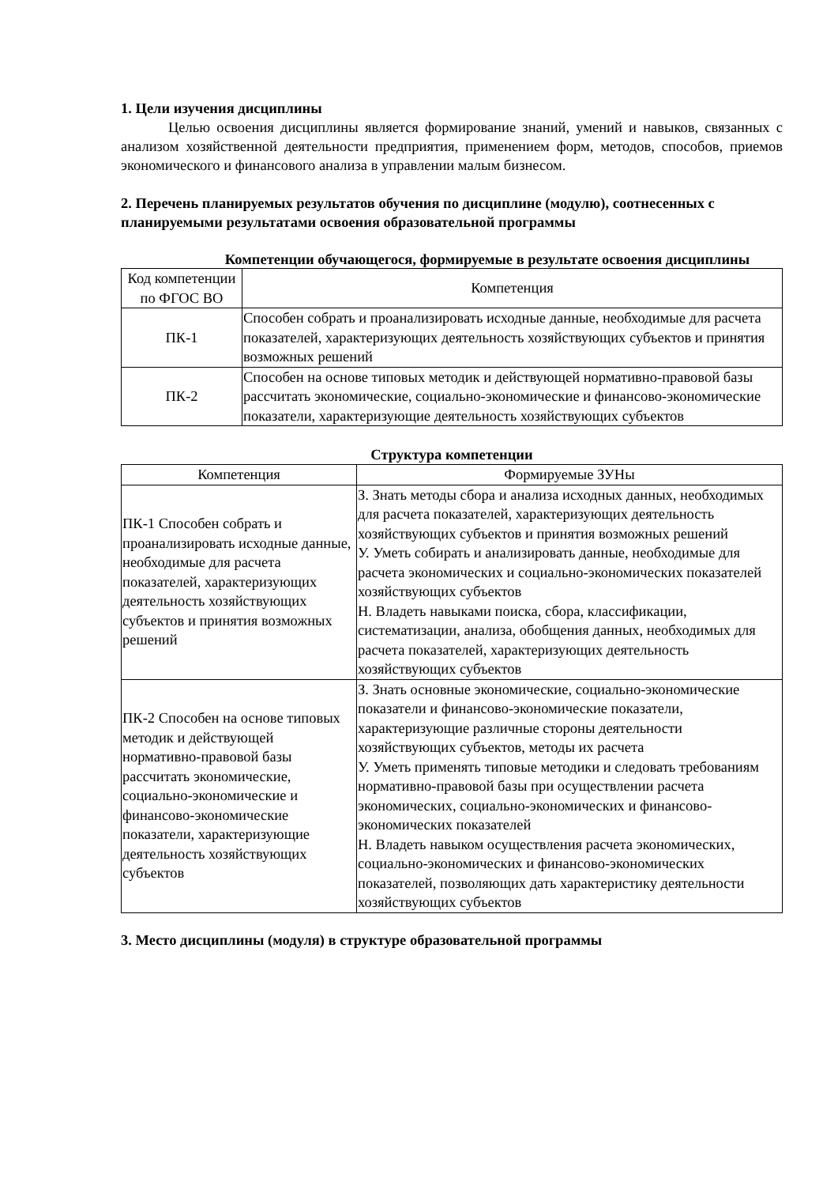1. Цели изучения дисциплины
Целью освоения дисциплины является формирование знаний, умений и навыков, связанных с анализом хозяйственной деятельности предприятия, применением форм, методов, способов, приемов экономического и финансового анализа в управлении малым бизнесом.
2. Перечень планируемых результатов обучения по дисциплине (модулю), соотнесенных с планируемыми результатами освоения образовательной программы
Компетенции обучающегося, формируемые в результате освоения дисциплины
| Код компетенции по ФГОС ВО | Компетенция |
| --- | --- |
| ПК-1 | Способен собрать и проанализировать исходные данные, необходимые для расчета показателей, характеризующих деятельность хозяйствующих субъектов и принятия возможных решений |
| ПК-2 | Способен на основе типовых методик и действующей нормативно-правовой базы рассчитать экономические, социально-экономические и финансово-экономические показатели, характеризующие деятельность хозяйствующих субъектов |
Структура компетенции
| Компетенция | Формируемые ЗУНы |
| --- | --- |
| ПК-1 Способен собрать и проанализировать исходные данные, необходимые для расчета показателей, характеризующих деятельность хозяйствующих субъектов и принятия возможных решений | З. Знать методы сбора и анализа исходных данных, необходимых для расчета показателей, характеризующих деятельность хозяйствующих субъектов и принятия возможных решений У. Уметь собирать и анализировать данные, необходимые для расчета экономических и социально-экономических показателей хозяйствующих субъектов Н. Владеть навыками поиска, сбора, классификации, систематизации, анализа, обобщения данных, необходимых для расчета показателей, характеризующих деятельность хозяйствующих субъектов |
| ПК-2 Способен на основе типовых методик и действующей нормативно-правовой базы рассчитать экономические, социально-экономические и финансово-экономические показатели, характеризующие деятельность хозяйствующих субъектов | З. Знать основные экономические, социально-экономические показатели и финансово-экономические показатели, характеризующие различные стороны деятельности хозяйствующих субъектов, методы их расчета У. Уметь применять типовые методики и следовать требованиям нормативно-правовой базы при осуществлении расчета экономических, социально-экономических и финансово-экономических показателей Н. Владеть навыком осуществления расчета экономических, социально-экономических и финансово-экономических показателей, позволяющих дать характеристику деятельности хозяйствующих субъектов |
3. Место дисциплины (модуля) в структуре образовательной программы